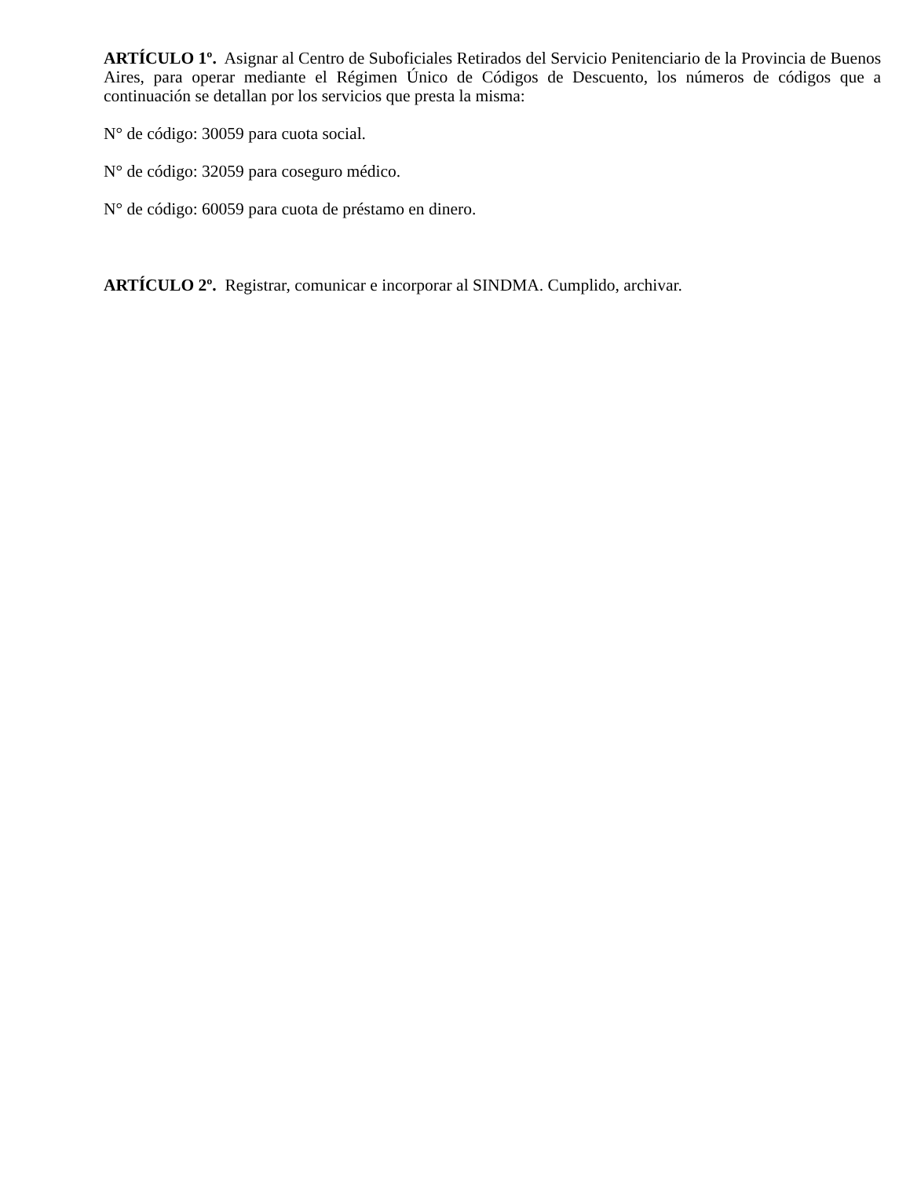ARTÍCULO 1º. Asignar al Centro de Suboficiales Retirados del Servicio Penitenciario de la Provincia de Buenos Aires, para operar mediante el Régimen Único de Códigos de Descuento, los números de códigos que a continuación se detallan por los servicios que presta la misma:
N° de código: 30059 para cuota social.
N° de código: 32059 para coseguro médico.
N° de código: 60059 para cuota de préstamo en dinero.
ARTÍCULO 2º. Registrar, comunicar e incorporar al SINDMA. Cumplido, archivar.